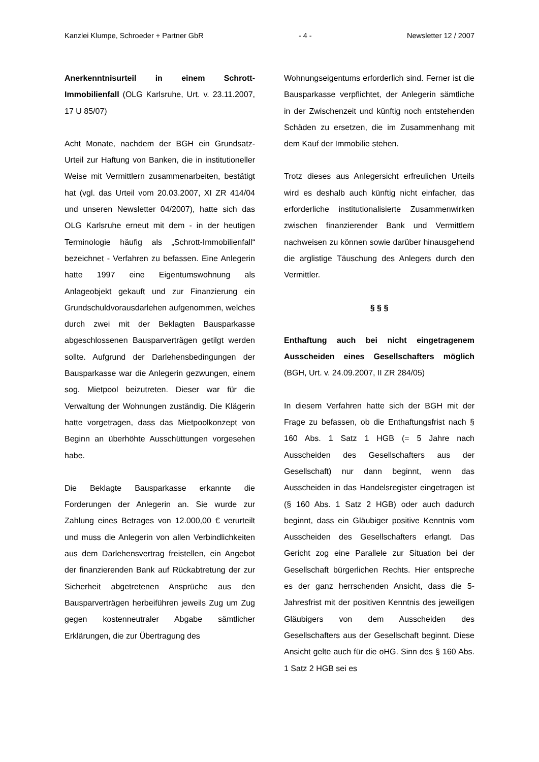Kanzlei Klumpe, Schroeder + Partner GbR - 4 - Newsletter 12 / 2007
Anerkenntnisurteil in einem Schrott-Immobilienfall (OLG Karlsruhe, Urt. v. 23.11.2007, 17 U 85/07)
Acht Monate, nachdem der BGH ein Grundsatz-Urteil zur Haftung von Banken, die in institutioneller Weise mit Vermittlern zusammenarbeiten, bestätigt hat (vgl. das Urteil vom 20.03.2007, XI ZR 414/04 und unseren Newsletter 04/2007), hatte sich das OLG Karlsruhe erneut mit dem - in der heutigen Terminologie häufig als „Schrott-Immobilienfall“ bezeichnet - Verfahren zu befassen. Eine Anlegerin hatte 1997 eine Eigentumswohnung als Anlageobjekt gekauft und zur Finanzierung ein Grundschuldvorausdarlehen aufgenommen, welches durch zwei mit der Beklagten Bausparkasse abgeschlossenen Bausparverträgen getilgt werden sollte. Aufgrund der Darlehensbedingungen der Bausparkasse war die Anlegerin gezwungen, einem sog. Mietpool beizutreten. Dieser war für die Verwaltung der Wohnungen zuständig. Die Klägerin hatte vorgetragen, dass das Mietpoolkonzept von Beginn an überhöhte Ausschüttungen vorgesehen habe.
Die Beklagte Bausparkasse erkannte die Forderungen der Anlegerin an. Sie wurde zur Zahlung eines Betrages von 12.000,00 € verurteilt und muss die Anlegerin von allen Verbindlichkeiten aus dem Darlehensvertrag freistellen, ein Angebot der finanzierenden Bank auf Rückabtretung der zur Sicherheit abgetretenen Ansprüche aus den Bausparverträgen herbeiführen jeweils Zug um Zug gegen kostenneutraler Abgabe sämtlicher Erklärungen, die zur Übertragung des
Wohnungseigentums erforderlich sind. Ferner ist die Bausparkasse verpflichtet, der Anlegerin sämtliche in der Zwischenzeit und künftig noch entstehenden Schäden zu ersetzen, die im Zusammenhang mit dem Kauf der Immobilie stehen.
Trotz dieses aus Anlegersicht erfreulichen Urteils wird es deshalb auch künftig nicht einfacher, das erforderliche institutionalisierte Zusammenwirken zwischen finanzierender Bank und Vermittlern nachweisen zu können sowie darüber hinausgehend die arglistige Täuschung des Anlegers durch den Vermittler.
§ § §
Enthaftung auch bei nicht eingetragenem Ausscheiden eines Gesellschafters möglich (BGH, Urt. v. 24.09.2007, II ZR 284/05)
In diesem Verfahren hatte sich der BGH mit der Frage zu befassen, ob die Enthaftungsfrist nach § 160 Abs. 1 Satz 1 HGB (= 5 Jahre nach Ausscheiden des Gesellschafters aus der Gesellschaft) nur dann beginnt, wenn das Ausscheiden in das Handelsregister eingetragen ist (§ 160 Abs. 1 Satz 2 HGB) oder auch dadurch beginnt, dass ein Gläubiger positive Kenntnis vom Ausscheiden des Gesellschafters erlangt. Das Gericht zog eine Parallele zur Situation bei der Gesellschaft bürgerlichen Rechts. Hier entspreche es der ganz herrschenden Ansicht, dass die 5-Jahresfrist mit der positiven Kenntnis des jeweiligen Gläubigers von dem Ausscheiden des Gesellschafters aus der Gesellschaft beginnt. Diese Ansicht gelte auch für die oHG. Sinn des § 160 Abs. 1 Satz 2 HGB sei es